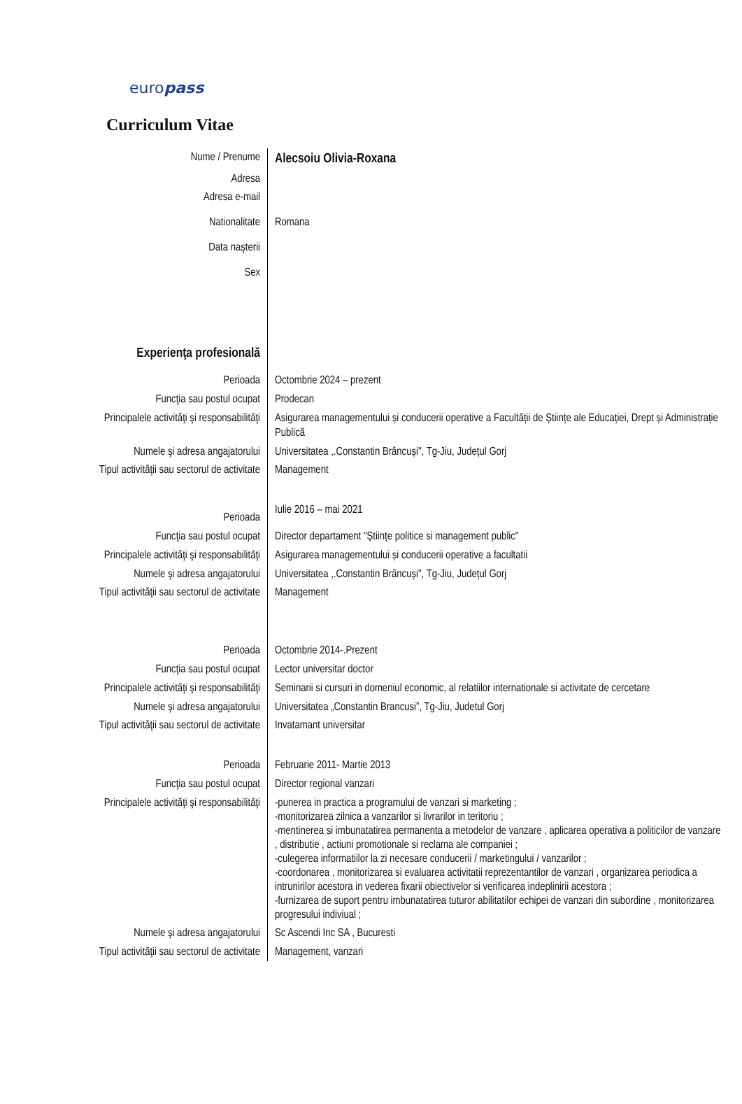europass
Curriculum Vitae
| Nume / Prenume | Alecsoiu Olivia-Roxana |
| Adresa | |
| Adresa e-mail | |
| Nationalitate | Romana |
| Data naşterii | |
| Sex | |
| Experienţa profesională | |
| Perioada | Octombrie 2024 – prezent |
| Funcţia sau postul ocupat | Prodecan |
| Principalele activităţi şi responsabilităţi | Asigurarea managementului și conducerii operative a Facultății de Științe ale Educației, Drept și Administrație Publică |
| Numele şi adresa angajatorului | Universitatea ,.Constantin Brâncuși", Tg-Jiu, Județul Gorj |
| Tipul activităţii sau sectorul de activitate | Management |
| Perioada | Iulie 2016 – mai 2021 |
| Funcţia sau postul ocupat | Director departament "Științe politice si management public" |
| Principalele activităţi şi responsabilităţi | Asigurarea managementului și conducerii operative a facultatii |
| Numele şi adresa angajatorului | Universitatea ,.Constantin Brâncuși", Tg-Jiu, Județul Gorj |
| Tipul activităţii sau sectorul de activitate | Management |
| Perioada | Octombrie 2014-.Prezent |
| Funcţia sau postul ocupat | Lector universitar doctor |
| Principalele activităţi şi responsabilităţi | Seminarii si cursuri in domeniul economic, al relatiilor internationale si activitate de cercetare |
| Numele şi adresa angajatorului | Universitatea „Constantin Brancusi”, Tg-Jiu, Judetul Gorj |
| Tipul activităţii sau sectorul de activitate | Invatamant universitar |
| Perioada | Februarie 2011- Martie 2013 |
| Funcţia sau postul ocupat | Director regional vanzari |
| Principalele activităţi şi responsabilităţi | -punerea in practica a programului de vanzari si marketing ; -monitorizarea zilnica a vanzarilor si livrarilor in teritoriu ; -mentinerea si imbunatatirea permanenta a metodelor de vanzare , aplicarea operativa a politicilor de vanzare , distributie , actiuni promotionale si reclama ale companiei ; -culegerea informatiilor la zi necesare conducerii / marketingului / vanzarilor ; -coordonarea , monitorizarea si evaluarea activitatii reprezentantilor de vanzari , organizarea periodica a intrunirilor acestora in vederea fixarii obiectivelor si verificarea indeplinirii acestora ; -furnizarea de suport pentru imbunatatirea tuturor abilitatilor echipei de vanzari din subordine , monitorizarea progresului indiviual ; |
| Numele şi adresa angajatorului | Sc Ascendi Inc SA , Bucuresti |
| Tipul activităţii sau sectorul de activitate | Management, vanzari |